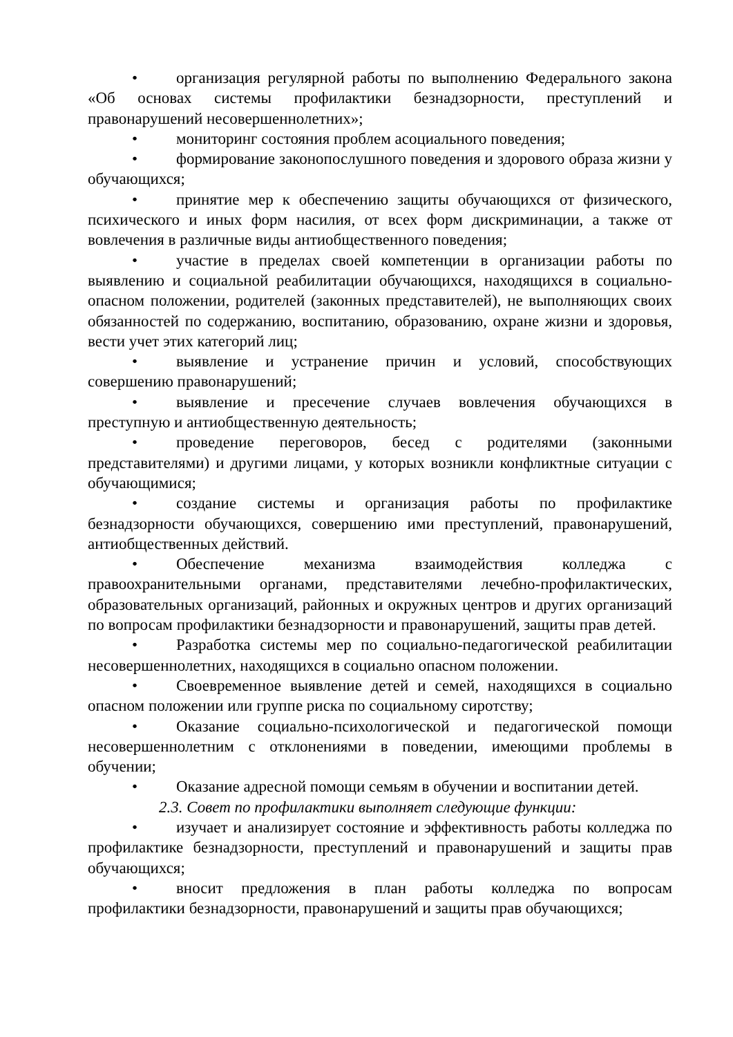• организация регулярной работы по выполнению Федерального закона «Об основах системы профилактики безнадзорности, преступлений и правонарушений несовершеннолетних»;
• мониторинг состояния проблем асоциального поведения;
• формирование законопослушного поведения и здорового образа жизни у обучающихся;
• принятие мер к обеспечению защиты обучающихся от физического, психического и иных форм насилия, от всех форм дискриминации, а также от вовлечения в различные виды антиобщественного поведения;
• участие в пределах своей компетенции в организации работы по выявлению и социальной реабилитации обучающихся, находящихся в социально-опасном положении, родителей (законных представителей), не выполняющих своих обязанностей по содержанию, воспитанию, образованию, охране жизни и здоровья, вести учет этих категорий лиц;
• выявление и устранение причин и условий, способствующих совершению правонарушений;
• выявление и пресечение случаев вовлечения обучающихся в преступную и антиобщественную деятельность;
• проведение переговоров, бесед с родителями (законными представителями) и другими лицами, у которых возникли конфликтные ситуации с обучающимися;
• создание системы и организация работы по профилактике безнадзорности обучающихся, совершению ими преступлений, правонарушений, антиобщественных действий.
• Обеспечение механизма взаимодействия колледжа с правоохранительными органами, представителями лечебно-профилактических, образовательных организаций, районных и окружных центров и других организаций по вопросам профилактики безнадзорности и правонарушений, защиты прав детей.
• Разработка системы мер по социально-педагогической реабилитации несовершеннолетних, находящихся в социально опасном положении.
• Своевременное выявление детей и семей, находящихся в социально опасном положении или группе риска по социальному сиротству;
• Оказание социально-психологической и педагогической помощи несовершеннолетним с отклонениями в поведении, имеющими проблемы в обучении;
• Оказание адресной помощи семьям в обучении и воспитании детей.
2.3. Совет по профилактики выполняет следующие функции:
• изучает и анализирует состояние и эффективность работы колледжа по профилактике безнадзорности, преступлений и правонарушений и защиты прав обучающихся;
• вносит предложения в план работы колледжа по вопросам профилактики безнадзорности, правонарушений и защиты прав обучающихся;